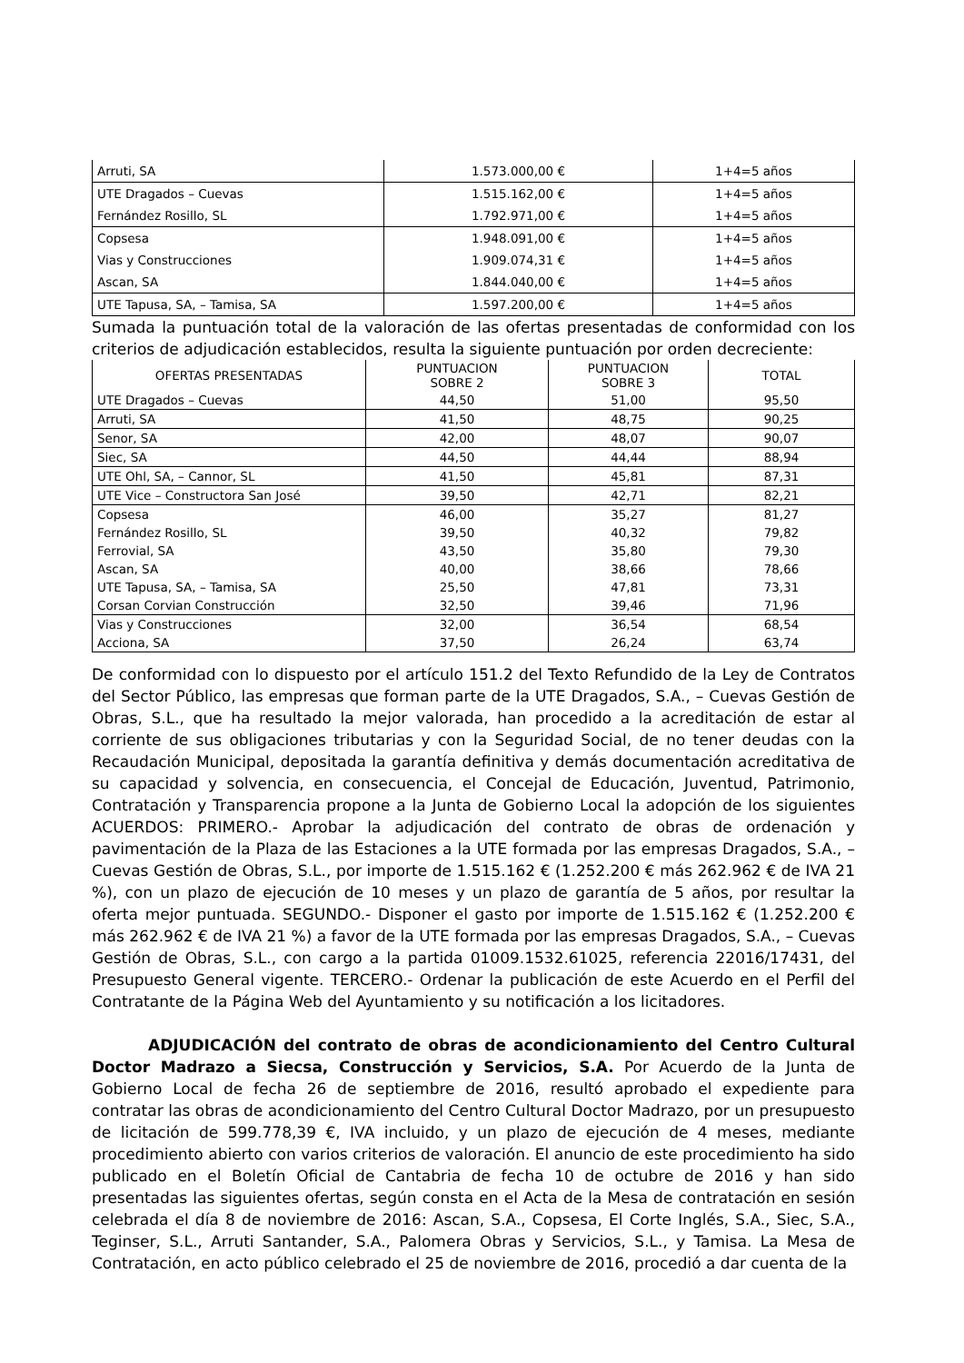| Arruti, SA | 1.573.000,00 € | 1+4=5 años |
| UTE Dragados – Cuevas | 1.515.162,00 € | 1+4=5 años |
| Fernández Rosillo, SL | 1.792.971,00 € | 1+4=5 años |
| Copsesa | 1.948.091,00 € | 1+4=5 años |
| Vias y Construcciones | 1.909.074,31 € | 1+4=5 años |
| Ascan, SA | 1.844.040,00 € | 1+4=5 años |
| UTE Tapusa, SA, – Tamisa, SA | 1.597.200,00 € | 1+4=5 años |
Sumada la puntuación total de la valoración de las ofertas presentadas de conformidad con los criterios de adjudicación establecidos, resulta la siguiente puntuación por orden decreciente:
| OFERTAS PRESENTADAS | PUNTUACION SOBRE 2 | PUNTUACION SOBRE 3 | TOTAL |
| --- | --- | --- | --- |
| UTE Dragados – Cuevas | 44,50 | 51,00 | 95,50 |
| Arruti, SA | 41,50 | 48,75 | 90,25 |
| Senor, SA | 42,00 | 48,07 | 90,07 |
| Siec, SA | 44,50 | 44,44 | 88,94 |
| UTE Ohl, SA, – Cannor, SL | 41,50 | 45,81 | 87,31 |
| UTE Vice – Constructora San José | 39,50 | 42,71 | 82,21 |
| Copsesa | 46,00 | 35,27 | 81,27 |
| Fernández Rosillo, SL | 39,50 | 40,32 | 79,82 |
| Ferrovial, SA | 43,50 | 35,80 | 79,30 |
| Ascan, SA | 40,00 | 38,66 | 78,66 |
| UTE Tapusa, SA, – Tamisa, SA | 25,50 | 47,81 | 73,31 |
| Corsan Corvian Construcción | 32,50 | 39,46 | 71,96 |
| Vias y Construcciones | 32,00 | 36,54 | 68,54 |
| Acciona, SA | 37,50 | 26,24 | 63,74 |
De conformidad con lo dispuesto por el artículo 151.2 del Texto Refundido de la Ley de Contratos del Sector Público, las empresas que forman parte de la UTE Dragados, S.A., – Cuevas Gestión de Obras, S.L., que ha resultado la mejor valorada, han procedido a la acreditación de estar al corriente de sus obligaciones tributarias y con la Seguridad Social, de no tener deudas con la Recaudación Municipal, depositada la garantía definitiva y demás documentación acreditativa de su capacidad y solvencia, en consecuencia, el Concejal de Educación, Juventud, Patrimonio, Contratación y Transparencia propone a la Junta de Gobierno Local la adopción de los siguientes ACUERDOS: PRIMERO.- Aprobar la adjudicación del contrato de obras de ordenación y pavimentación de la Plaza de las Estaciones a la UTE formada por las empresas Dragados, S.A., – Cuevas Gestión de Obras, S.L., por importe de 1.515.162 € (1.252.200 € más 262.962 € de IVA 21 %), con un plazo de ejecución de 10 meses y un plazo de garantía de 5 años, por resultar la oferta mejor puntuada. SEGUNDO.- Disponer el gasto por importe de 1.515.162 € (1.252.200 € más 262.962 € de IVA 21 %) a favor de la UTE formada por las empresas Dragados, S.A., – Cuevas Gestión de Obras, S.L., con cargo a la partida 01009.1532.61025, referencia 22016/17431, del Presupuesto General vigente. TERCERO.- Ordenar la publicación de este Acuerdo en el Perfil del Contratante de la Página Web del Ayuntamiento y su notificación a los licitadores.
ADJUDICACIÓN del contrato de obras de acondicionamiento del Centro Cultural Doctor Madrazo a Siecsa, Construcción y Servicios, S.A. Por Acuerdo de la Junta de Gobierno Local de fecha 26 de septiembre de 2016, resultó aprobado el expediente para contratar las obras de acondicionamiento del Centro Cultural Doctor Madrazo, por un presupuesto de licitación de 599.778,39 €, IVA incluido, y un plazo de ejecución de 4 meses, mediante procedimiento abierto con varios criterios de valoración. El anuncio de este procedimiento ha sido publicado en el Boletín Oficial de Cantabria de fecha 10 de octubre de 2016 y han sido presentadas las siguientes ofertas, según consta en el Acta de la Mesa de contratación en sesión celebrada el día 8 de noviembre de 2016: Ascan, S.A., Copsesa, El Corte Inglés, S.A., Siec, S.A., Teginser, S.L., Arruti Santander, S.A., Palomera Obras y Servicios, S.L., y Tamisa. La Mesa de Contratación, en acto público celebrado el 25 de noviembre de 2016, procedió a dar cuenta de la